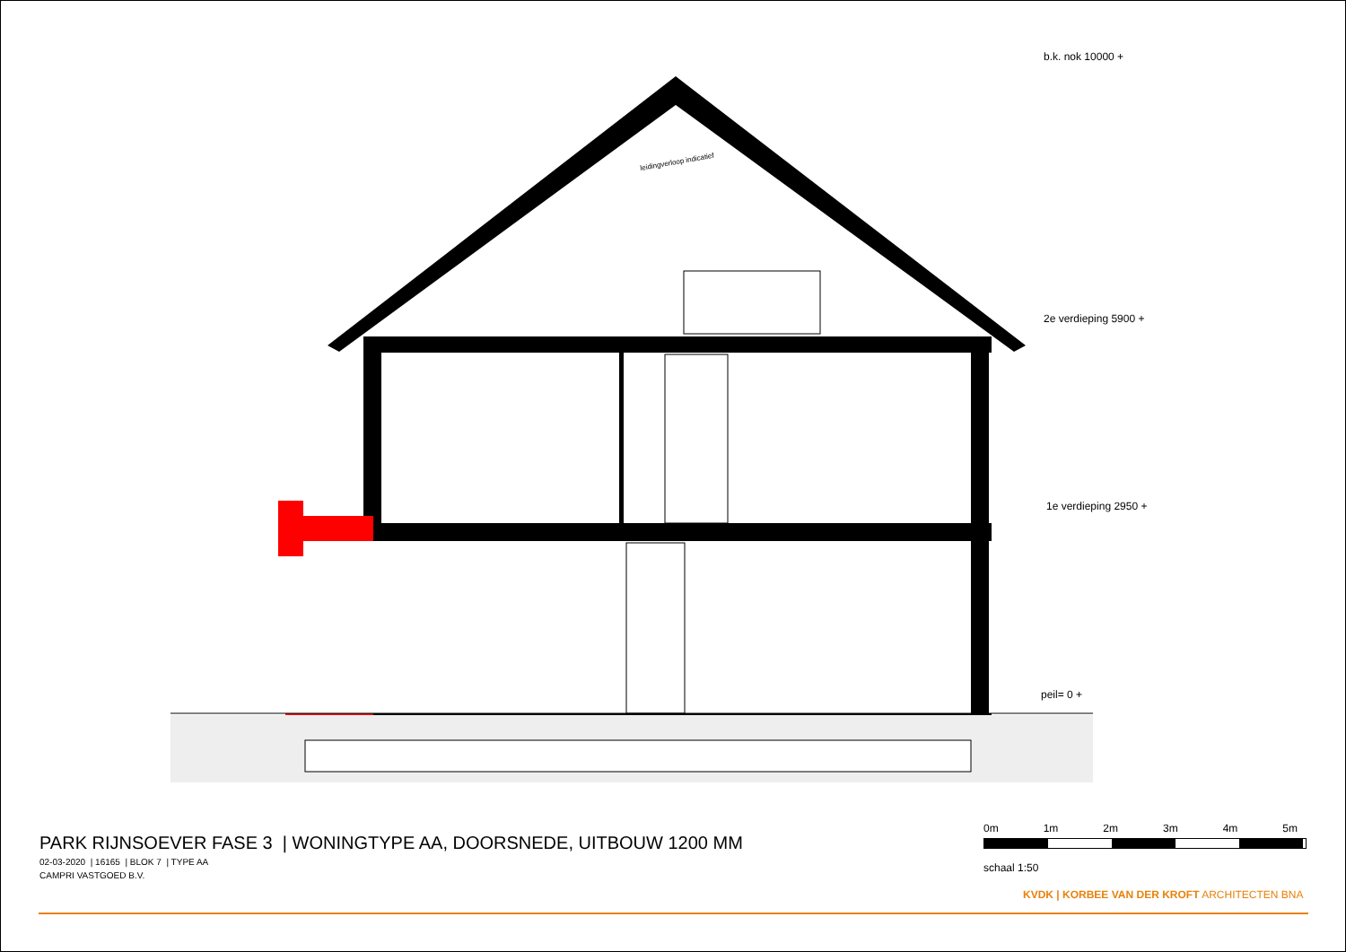leidingverloop indicatief
b.k. nok 10000 +
2e verdieping 5900 +
1e verdieping 2950 +
peil= 0 +
PARK RIJNSOEVER FASE 3 | WONINGTYPE AA, DOORSNEDE, UITBOUW 1200 MM
02-03-2020 | 16165 | BLOK 7 | TYPE AA
CAMPRI VASTGOED B.V.
0m 1m 2m 3m 4m 5m
schaal 1:50
KVDK | KORBEE VAN DER KROFT ARCHITECTEN BNA